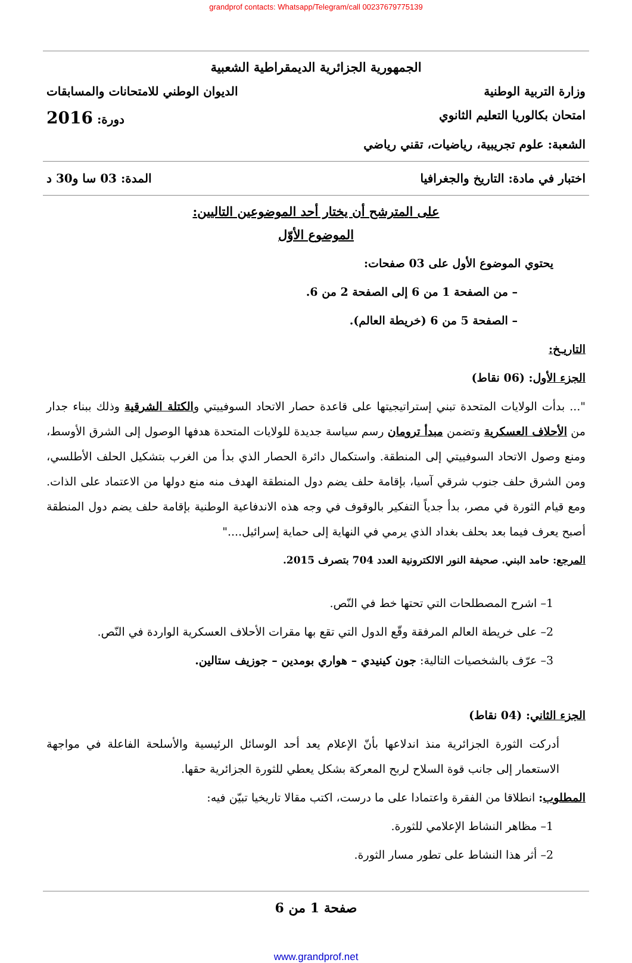grandprof contacts: Whatsapp/Telegram/call 00237679775139
الجمهورية الجزائرية الديمقراطية الشعبية
وزارة التربية الوطنية الديوان الوطني للامتحانات والمسابقات
امتحان بكالوريا التعليم الثانوي دورة: 2016
الشعبة: علوم تجريبية، رياضيات، تقني رياضي
اختبار في مادة: التاريخ والجغرافيا المدة: 03 سا و30 د
على المترشح أن يختار أحد الموضوعين التاليين:
الموضوع الأوّل
يحتوي الموضوع الأول على 03 صفحات:
– من الصفحة 1 من 6 إلى الصفحة 2 من 6.
– الصفحة 5 من 6 (خريطة العالم).
التاريـخ:
الجزء الأول: (06 نقاط)
"... بدأت الولايات المتحدة تبني إستراتيجيتها على قاعدة حصار الاتحاد السوفييتي والكتلة الشرقية وذلك ببناء جدار من الأحلاف العسكرية وتضمن مبدأ ترومان رسم سياسة جديدة للولايات المتحدة هدفها الوصول إلى الشرق الأوسط، ومنع وصول الاتحاد السوفييتي إلى المنطقة. واستكمال دائرة الحصار الذي بدأ من الغرب بتشكيل الحلف الأطلسي، ومن الشرق حلف جنوب شرقي آسيا، بإقامة حلف يضم دول المنطقة الهدف منه منع دولها من الاعتماد على الذات. ومع قيام الثورة في مصر، بدأ جدياً التفكير بالوقوف في وجه هذه الاندفاعية الوطنية بإقامة حلف يضم دول المنطقة أصبح يعرف فيما بعد بحلف بغداد الذي يرمي في النهاية إلى حماية إسرائيل...."
المرجع: حامد البني. صحيفة النور الالكترونية العدد 704 بتصرف 2015.
1– اشرح المصطلحات التي تحتها خط في النّص.
2– على خريطة العالم المرفقة وقّع الدول التي تقع بها مقرات الأحلاف العسكرية الواردة في النّص.
3– عرّف بالشخصيات التالية: جون كينيدي – هواري بومدين – جوزيف ستالين.
الجزء الثاني: (04 نقاط)
أدركت الثورة الجزائرية منذ اندلاعها بأنّ الإعلام يعد أحد الوسائل الرئيسية والأسلحة الفاعلة في مواجهة الاستعمار إلى جانب قوة السلاح لربح المعركة بشكل يعطي للثورة الجزائرية حقها.
المطلوب: انطلاقا من الفقرة واعتمادا على ما درست، اكتب مقالا تاريخيا تبيّن فيه:
1– مظاهر النشاط الإعلامي للثورة.
2– أثر هذا النشاط على تطور مسار الثورة.
صفحة 1 من 6
www.grandprof.net